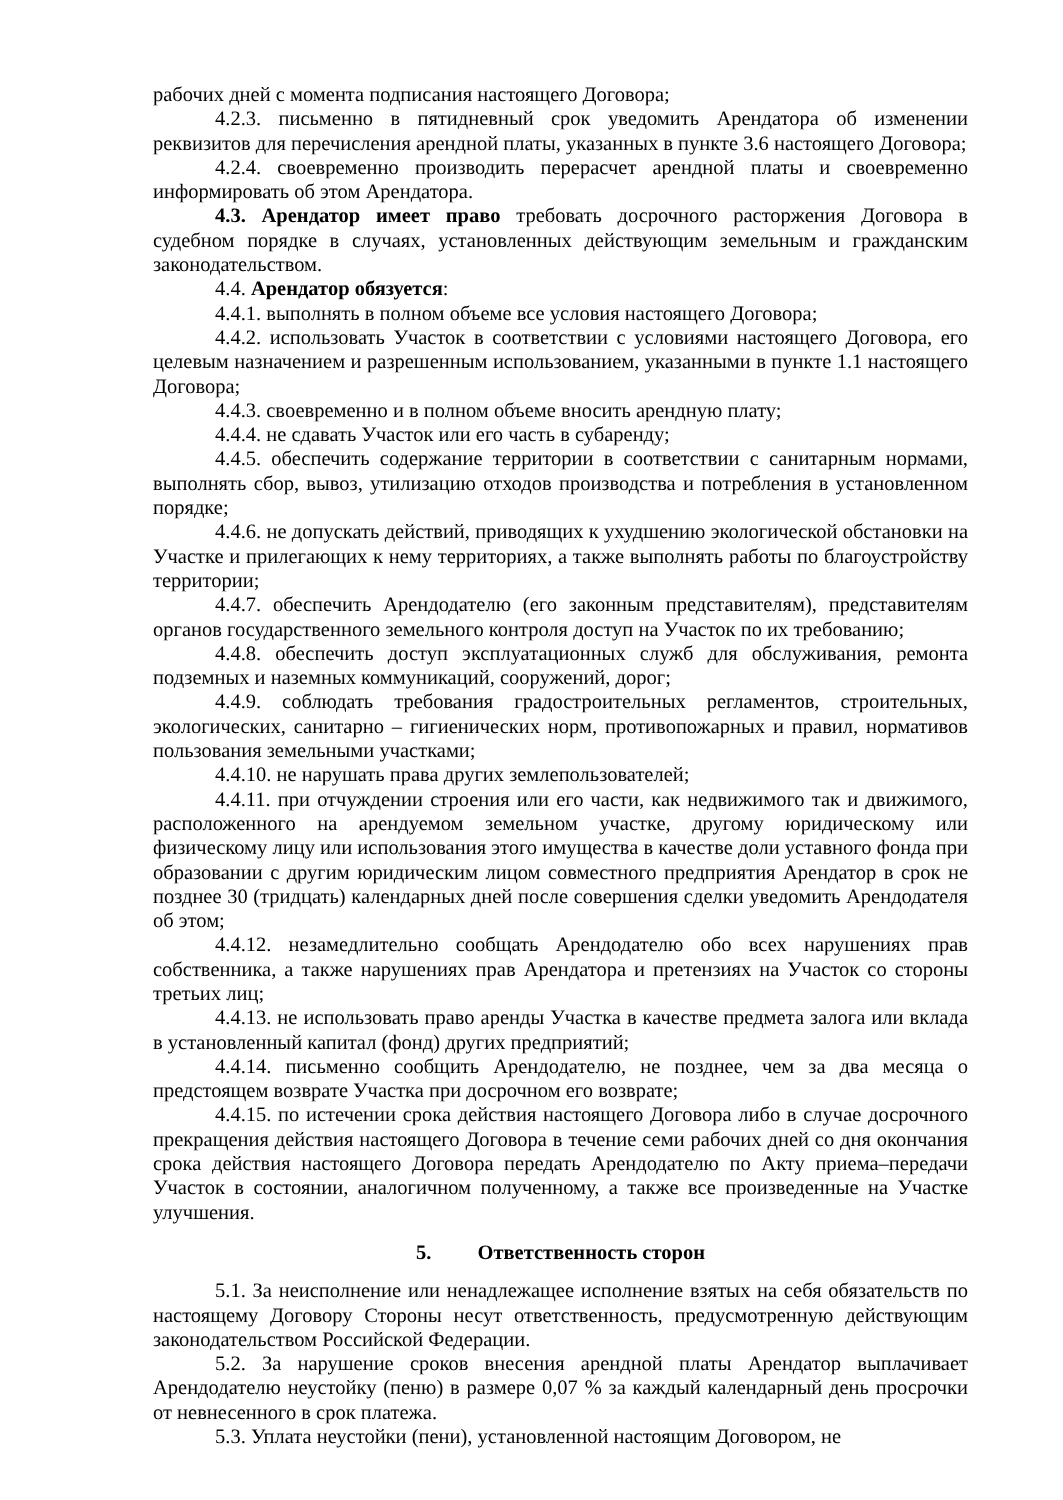рабочих дней с момента подписания настоящего Договора;
4.2.3. письменно в пятидневный срок уведомить Арендатора об изменении реквизитов для перечисления арендной платы, указанных в пункте 3.6 настоящего Договора;
4.2.4. своевременно производить перерасчет арендной платы и своевременно информировать об этом Арендатора.
4.3. Арендатор имеет право требовать досрочного расторжения Договора в судебном порядке в случаях, установленных действующим земельным и гражданским законодательством.
4.4. Арендатор обязуется:
4.4.1. выполнять в полном объеме все условия настоящего Договора;
4.4.2. использовать Участок в соответствии с условиями настоящего Договора, его целевым назначением и разрешенным использованием, указанными в пункте 1.1 настоящего Договора;
4.4.3. своевременно и в полном объеме вносить арендную плату;
4.4.4. не сдавать Участок или его часть в субаренду;
4.4.5. обеспечить содержание территории в соответствии с санитарным нормами, выполнять сбор, вывоз, утилизацию отходов производства и потребления в установленном порядке;
4.4.6. не допускать действий, приводящих к ухудшению экологической обстановки на Участке и прилегающих к нему территориях, а также выполнять работы по благоустройству территории;
4.4.7. обеспечить Арендодателю (его законным представителям), представителям органов государственного земельного контроля доступ на Участок по их требованию;
4.4.8. обеспечить доступ эксплуатационных служб для обслуживания, ремонта подземных и наземных коммуникаций, сооружений, дорог;
4.4.9. соблюдать требования градостроительных регламентов, строительных, экологических, санитарно – гигиенических норм, противопожарных и правил, нормативов пользования земельными участками;
4.4.10. не нарушать права других землепользователей;
4.4.11. при отчуждении строения или его части, как недвижимого так и движимого, расположенного на арендуемом земельном участке, другому юридическому или физическому лицу или использования этого имущества в качестве доли уставного фонда при образовании с другим юридическим лицом совместного предприятия Арендатор в срок не позднее 30 (тридцать) календарных дней после совершения сделки уведомить Арендодателя об этом;
4.4.12. незамедлительно сообщать Арендодателю обо всех нарушениях прав собственника, а также нарушениях прав Арендатора и претензиях на Участок со стороны третьих лиц;
4.4.13. не использовать право аренды Участка в качестве предмета залога или вклада в установленный капитал (фонд) других предприятий;
4.4.14. письменно сообщить Арендодателю, не позднее, чем за два месяца о предстоящем возврате Участка при досрочном его возврате;
4.4.15. по истечении срока действия настоящего Договора либо в случае досрочного прекращения действия настоящего Договора в течение семи рабочих дней со дня окончания срока действия настоящего Договора передать Арендодателю по Акту приема–передачи Участок в состоянии, аналогичном полученному, а также все произведенные на Участке улучшения.
5. Ответственность сторон
5.1. За неисполнение или ненадлежащее исполнение взятых на себя обязательств по настоящему Договору Стороны несут ответственность, предусмотренную действующим законодательством Российской Федерации.
5.2. За нарушение сроков внесения арендной платы Арендатор выплачивает Арендодателю неустойку (пеню) в размере 0,07 % за каждый календарный день просрочки от невнесенного в срок платежа.
5.3. Уплата неустойки (пени), установленной настоящим Договором, не